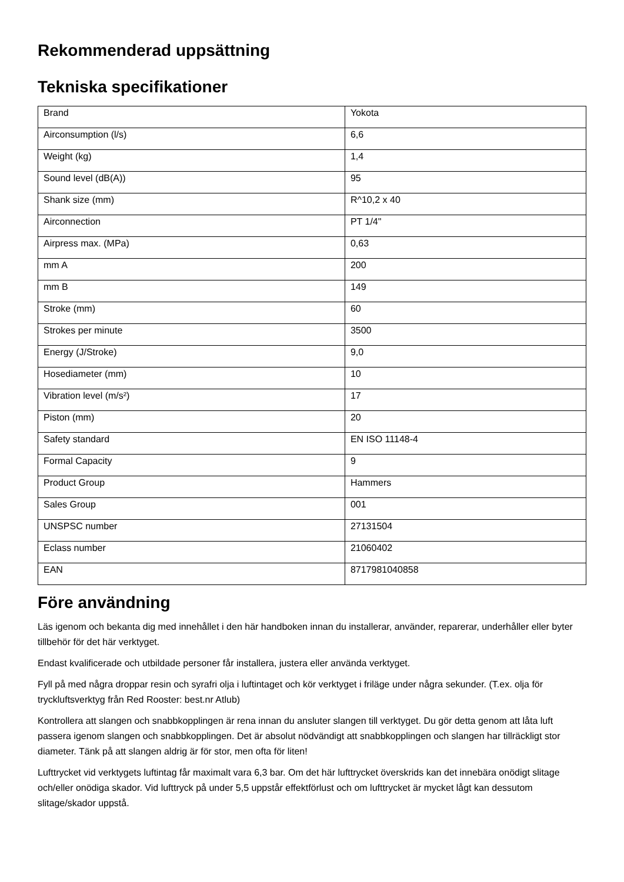Rekommenderad uppsättning
Tekniska specifikationer
| Brand | Yokota |
| Airconsumption (l/s) | 6,6 |
| Weight (kg) | 1,4 |
| Sound level (dB(A)) | 95 |
| Shank size (mm) | R^10,2 x 40 |
| Airconnection | PT 1/4" |
| Airpress max. (MPa) | 0,63 |
| mm A | 200 |
| mm B | 149 |
| Stroke (mm) | 60 |
| Strokes per minute | 3500 |
| Energy (J/Stroke) | 9,0 |
| Hosediameter (mm) | 10 |
| Vibration level (m/s²) | 17 |
| Piston (mm) | 20 |
| Safety standard | EN ISO 11148-4 |
| Formal Capacity | 9 |
| Product Group | Hammers |
| Sales Group | 001 |
| UNSPSC number | 27131504 |
| Eclass number | 21060402 |
| EAN | 8717981040858 |
Före användning
Läs igenom och bekanta dig med innehållet i den här handboken innan du installerar, använder, reparerar, underhåller eller byter tillbehör för det här verktyget.
Endast kvalificerade och utbildade personer får installera, justera eller använda verktyget.
Fyll på med några droppar resin och syrafri olja i luftintaget och kör verktyget i friläge under några sekunder. (T.ex. olja för tryckluftsverktyg från Red Rooster: best.nr Atlub)
Kontrollera att slangen och snabbkopplingen är rena innan du ansluter slangen till verktyget. Du gör detta genom att låta luft passera igenom slangen och snabbkopplingen. Det är absolut nödvändigt att snabbkopplingen och slangen har tillräckligt stor diameter. Tänk på att slangen aldrig är för stor, men ofta för liten!
Lufttrycket vid verktygets luftintag får maximalt vara 6,3 bar. Om det här lufttrycket överskrids kan det innebära onödigt slitage och/eller onödiga skador. Vid lufttryck på under 5,5 uppstår effektförlust och om lufttrycket är mycket lågt kan dessutom slitage/skador uppstå.